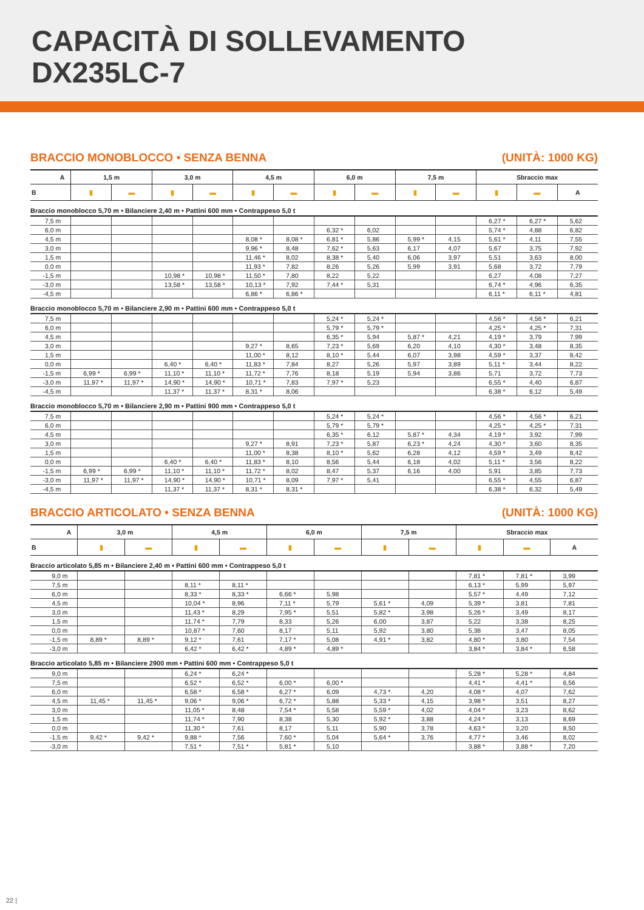CAPACITÀ DI SOLLEVAMENTO
DX235LC-7
BRACCIO MONOBLOCCO • SENZA BENNA (UNITÀ: 1000 KG)
| A | 1,5 m | | 3,0 m | | 4,5 m | | 6,0 m | | 7,5 m | | Sbraccio max | | |
| --- | --- | --- | --- | --- | --- | --- | --- | --- | --- | --- | --- | --- | --- |
| B | ▮ | ▬ | ▮ | ▬ | ▮ | ▬ | ▮ | ▬ | ▮ | ▬ | ▮ | ▬ | A |
| Braccio monoblocco 5,70 m • Bilanciere 2,40 m • Pattini 600 mm • Contrappeso 5,0 t | | | | | | | | | | | | | |
| 7,5 m | | | | | | | | | | | 6,27 * | 6,27 * | 5,62 |
| 6,0 m | | | | | | | 6,32 * | 6,02 | | | 5,74 * | 4,88 | 6,82 |
| 4,5 m | | | | | 8,08 * | 8,08 * | 6,81 * | 5,86 | 5,99 * | 4,15 | 5,61 * | 4,11 | 7,55 |
| 3,0 m | | | | | 9,96 * | 8,48 | 7,62 * | 5,63 | 6,17 | 4,07 | 5,67 | 3,75 | 7,92 |
| 1,5 m | | | | | 11,46 * | 8,02 | 8,38 * | 5,40 | 6,06 | 3,97 | 5,51 | 3,63 | 8,00 |
| 0,0 m | | | | | 11,93 * | 7,82 | 8,26 | 5,26 | 5,99 | 3,91 | 5,68 | 3,72 | 7,79 |
| -1,5 m | | | 10,98 * | 10,98 * | 11,50 * | 7,80 | 8,22 | 5,22 | | | 6,27 | 4,08 | 7,27 |
| -3,0 m | | | 13,58 * | 13,58 * | 10,13 * | 7,92 | 7,44 * | 5,31 | | | 6,74 * | 4,96 | 6,35 |
| -4,5 m | | | | | 6,86 * | 6,86 * | | | | | 6,11 * | 6,11 * | 4,81 |
| Braccio monoblocco 5,70 m • Bilanciere 2,90 m • Pattini 600 mm • Contrappeso 5,0 t | | | | | | | | | | | | | |
| 7,5 m | | | | | | | 5,24 * | 5,24 * | | | 4,56 * | 4,56 * | 6,21 |
| 6,0 m | | | | | | | 5,79 * | 5,79 * | | | 4,25 * | 4,25 * | 7,31 |
| 4,5 m | | | | | | | 6,35 * | 5,94 | 5,87 * | 4,21 | 4,19 * | 3,79 | 7,99 |
| 3,0 m | | | | | 9,27 * | 8,65 | 7,23 * | 5,69 | 6,20 | 4,10 | 4,30 * | 3,48 | 8,35 |
| 1,5 m | | | | | 11,00 * | 8,12 | 8,10 * | 5,44 | 6,07 | 3,98 | 4,59 * | 3,37 | 8,42 |
| 0,0 m | | | 6,40 * | 6,40 * | 11,83 * | 7,84 | 8,27 | 5,26 | 5,97 | 3,89 | 5,11 * | 3,44 | 8,22 |
| -1,5 m | 6,99 * | 6,99 * | 11,10 * | 11,10 * | 11,72 * | 7,76 | 8,18 | 5,19 | 5,94 | 3,86 | 5,71 | 3,72 | 7,73 |
| -3,0 m | 11,97 * | 11,97 * | 14,90 * | 14,90 * | 10,71 * | 7,83 | 7,97 * | 5,23 | | | 6,55 * | 4,40 | 6,87 |
| -4,5 m | | | 11,37 * | 11,37 * | 8,31 * | 8,06 | | | | | 6,38 * | 6,12 | 5,49 |
| Braccio monoblocco 5,70 m • Bilanciere 2,90 m • Pattini 900 mm • Contrappeso 5,0 t | | | | | | | | | | | | | |
| 7,5 m | | | | | | | 5,24 * | 5,24 * | | | 4,56 * | 4,56 * | 6,21 |
| 6,0 m | | | | | | | 5,79 * | 5,79 * | | | 4,25 * | 4,25 * | 7,31 |
| 4,5 m | | | | | | | 6,35 * | 6,12 | 5,87 * | 4,34 | 4,19 * | 3,92 | 7,99 |
| 3,0 m | | | | | 9,27 * | 8,91 | 7,23 * | 5,87 | 6,23 * | 4,24 | 4,30 * | 3,60 | 8,35 |
| 1,5 m | | | | | 11,00 * | 8,38 | 8,10 * | 5,62 | 6,28 | 4,12 | 4,59 * | 3,49 | 8,42 |
| 0,0 m | | | 6,40 * | 6,40 * | 11,83 * | 8,10 | 8,56 | 5,44 | 6,18 | 4,02 | 5,11 * | 3,56 | 8,22 |
| -1,5 m | 6,99 * | 6,99 * | 11,10 * | 11,10 * | 11,72 * | 8,02 | 8,47 | 5,37 | 6,16 | 4,00 | 5,91 | 3,85 | 7,73 |
| -3,0 m | 11,97 * | 11,97 * | 14,90 * | 14,90 * | 10,71 * | 8,09 | 7,97 * | 5,41 | | | 6,55 * | 4,55 | 6,87 |
| -4,5 m | | | 11,37 * | 11,37 * | 8,31 * | 8,31 * | | | | | 6,38 * | 6,32 | 5,49 |
BRACCIO ARTICOLATO • SENZA BENNA (UNITÀ: 1000 KG)
| A | 3,0 m | | 4,5 m | | 6,0 m | | 7,5 m | | Sbraccio max | | |
| --- | --- | --- | --- | --- | --- | --- | --- | --- | --- | --- | --- |
| B | ▮ | ▬ | ▮ | ▬ | ▮ | ▬ | ▮ | ▬ | ▮ | ▬ | A |
| Braccio articolato 5,85 m • Bilanciere 2,40 m • Pattini 600 mm • Contrappeso 5,0 t | | | | | | | | | | | |
| 9,0 m | | | | | | | | | 7,81 * | 7,81 * | 3,99 |
| 7,5 m | | | 8,11 * | 8,11 * | | | | | 6,13 * | 5,99 | 5,97 |
| 6,0 m | | | 8,33 * | 8,33 * | 6,66 * | 5,98 | | | 5,57 * | 4,49 | 7,12 |
| 4,5 m | | | 10,04 * | 8,96 | 7,11 * | 5,79 | 5,61 * | 4,09 | 5,39 * | 3,81 | 7,81 |
| 3,0 m | | | 11,43 * | 8,29 | 7,95 * | 5,51 | 5,82 * | 3,98 | 5,26 * | 3,49 | 8,17 |
| 1,5 m | | | 11,74 * | 7,79 | 8,33 | 5,26 | 6,00 | 3,87 | 5,22 | 3,38 | 8,25 |
| 0,0 m | | | 10,87 * | 7,60 | 8,17 | 5,11 | 5,92 | 3,80 | 5,38 | 3,47 | 8,05 |
| -1,5 m | 8,89 * | 8,89 * | 9,12 * | 7,61 | 7,17 * | 5,08 | 4,91 * | 3,82 | 4,80 * | 3,80 | 7,54 |
| -3,0 m | | | 6,42 * | 6,42 * | 4,89 * | 4,89 * | | | 3,84 * | 3,84 * | 6,58 |
| Braccio articolato 5,85 m • Bilanciere 2900 mm • Pattini 600 mm • Contrappeso 5,0 t | | | | | | | | | | | |
| 9,0 m | | | 6,24 * | 6,24 * | | | | | 5,28 * | 5,28 * | 4,84 |
| 7,5 m | | | 6,52 * | 6,52 * | 6,00 * | 6,00 * | | | 4,41 * | 4,41 * | 6,56 |
| 6,0 m | | | 6,58 * | 6,58 * | 6,27 * | 6,09 | 4,73 * | 4,20 | 4,08 * | 4,07 | 7,62 |
| 4,5 m | 11,45 * | 11,45 * | 9,06 * | 9,06 * | 6,72 * | 5,88 | 5,33 * | 4,15 | 3,98 * | 3,51 | 8,27 |
| 3,0 m | | | 11,05 * | 8,48 | 7,54 * | 5,58 | 5,59 * | 4,02 | 4,04 * | 3,23 | 8,62 |
| 1,5 m | | | 11,74 * | 7,90 | 8,38 | 5,30 | 5,92 * | 3,88 | 4,24 * | 3,13 | 8,69 |
| 0,0 m | | | 11,30 * | 7,61 | 8,17 | 5,11 | 5,90 | 3,78 | 4,63 * | 3,20 | 8,50 |
| -1,5 m | 9,42 * | 9,42 * | 9,88 * | 7,56 | 7,60 * | 5,04 | 5,64 * | 3,76 | 4,77 * | 3,46 | 8,02 |
| -3,0 m | | | 7,51 * | 7,51 * | 5,81 * | 5,10 | | | 3,88 * | 3,88 * | 7,20 |
22 |